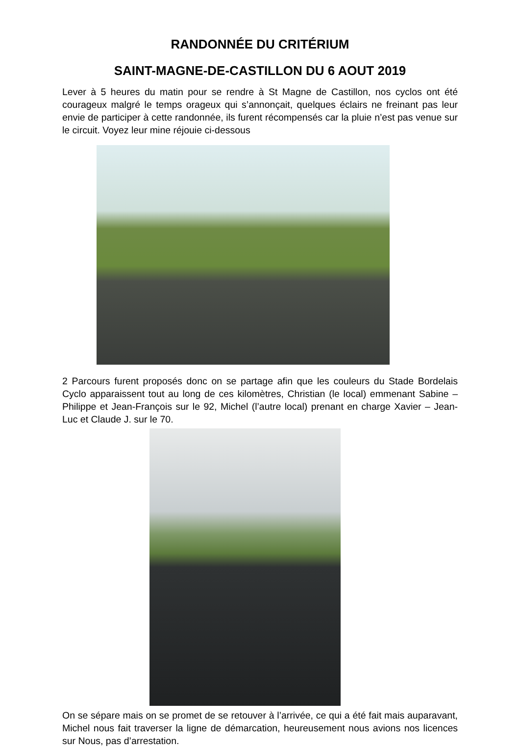RANDONNÉE DU CRITÉRIUM
SAINT-MAGNE-DE-CASTILLON DU 6 AOUT 2019
Lever à 5 heures du matin pour se rendre à St Magne de Castillon, nos cyclos ont été courageux malgré le temps orageux qui s’annonçait, quelques éclairs ne freinant pas leur envie de participer à cette randonnée, ils furent récompensés car la pluie n’est pas venue sur le circuit. Voyez leur mine réjouie ci-dessous
2 Parcours furent proposés donc on se partage afin que les couleurs du Stade Bordelais Cyclo apparaissent tout au long de ces kilomètres, Christian (le local) emmenant Sabine – Philippe et Jean-François sur le 92, Michel (l’autre local) prenant en charge Xavier – Jean-Luc et Claude J. sur le 70.
On se sépare mais on se promet de se retouver à l’arrivée, ce qui a été fait mais auparavant, Michel nous fait traverser la ligne de démarcation, heureusement nous avions nos licences sur Nous, pas d’arrestation.